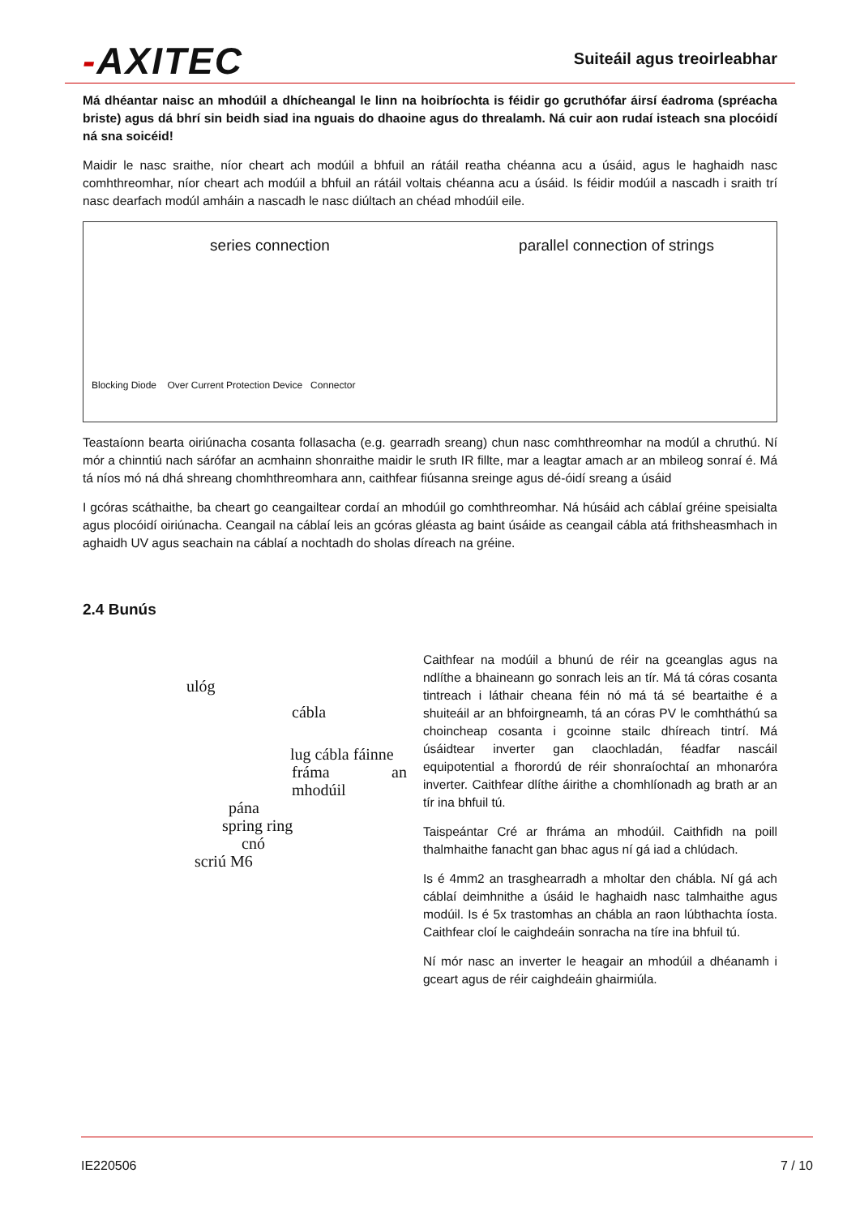-AXITEC Suiteáil agus treoirleabhar
Má dhéantar naisc an mhodúil a dhícheangal le linn na hoibríochta is féidir go gcruthófar áirsí éadroma (spréacha briste) agus dá bhrí sin beidh siad ina nguais do dhaoine agus do threalamh. Ná cuir aon rudaí isteach sna plocóidí ná sna soicéid!
Maidir le nasc sraithe, níor cheart ach modúil a bhfuil an rátáil reatha chéanna acu a úsáid, agus le haghaidh nasc comhthreomhar, níor cheart ach modúil a bhfuil an rátáil voltais chéanna acu a úsáid. Is féidir modúil a nascadh i sraith trí nasc dearfach modúl amháin a nascadh le nasc diúltach an chéad mhodúil eile.
series connection
Blocking Diode Over Current Protection Device Connector
parallel connection of strings
Teastaíonn bearta oiriúnacha cosanta follasacha (e.g. gearradh sreang) chun nasc comhthreomhar na modúl a chruthú. Ní mór a chinntiú nach sárófar an acmhainn shonraithe maidir le sruth IR fillte, mar a leagtar amach ar an mbileog sonraí é. Má tá níos mó ná dhá shreang chomhthreomhara ann, caithfear fiúsanna sreinge agus dé-óidí sreang a úsáid
I gcóras scáthaithe, ba cheart go ceangailtear cordaí an mhodúil go comhthreomhar. Ná húsáid ach cáblaí gréine speisialta agus plocóidí oiriúnacha. Ceangail na cáblaí leis an gcóras gléasta ag baint úsáide as ceangail cábla atá frithsheasmhach in aghaidh UV agus seachain na cáblaí a nochtadh do sholas díreach na gréine.
2.4 Bunús
ulóg
cábla
lug cábla fáinne
fráma an mhodúil
pána
spring ring
cnó
scriú M6
Caithfear na modúil a bhunú de réir na gceanglas agus na ndlíthe a bhaineann go sonrach leis an tír. Má tá córas cosanta tintreach i láthair cheana féin nó má tá sé beartaithe é a shuiteáil ar an bhfoirgneamh, tá an córas PV le comhtháthú sa choincheap cosanta i gcoinne stailc dhíreach tintrí. Má úsáidtear inverter gan claochladán, féadfar nascáil equipotential a fhorordú de réir shonraíochtaí an mhonaróra inverter. Caithfear dlíthe áirithe a chomhlíonadh ag brath ar an tír ina bhfuil tú.
Taispeántar Cré ar fhráma an mhodúil. Caithfidh na poill thalmhaithe fanacht gan bhac agus ní gá iad a chlúdach.
Is é 4mm2 an trasghearradh a mholtar den chábla. Ní gá ach cáblaí deimhnithe a úsáid le haghaidh nasc talmhaithe agus modúil. Is é 5x trastomhas an chábla an raon lúbthachta íosta. Caithfear cloí le caighdeáin sonracha na tíre ina bhfuil tú.
Ní mór nasc an inverter le heagair an mhodúil a dhéanamh i gceart agus de réir caighdeáin ghairmiúla.
IE220506 7 / 10